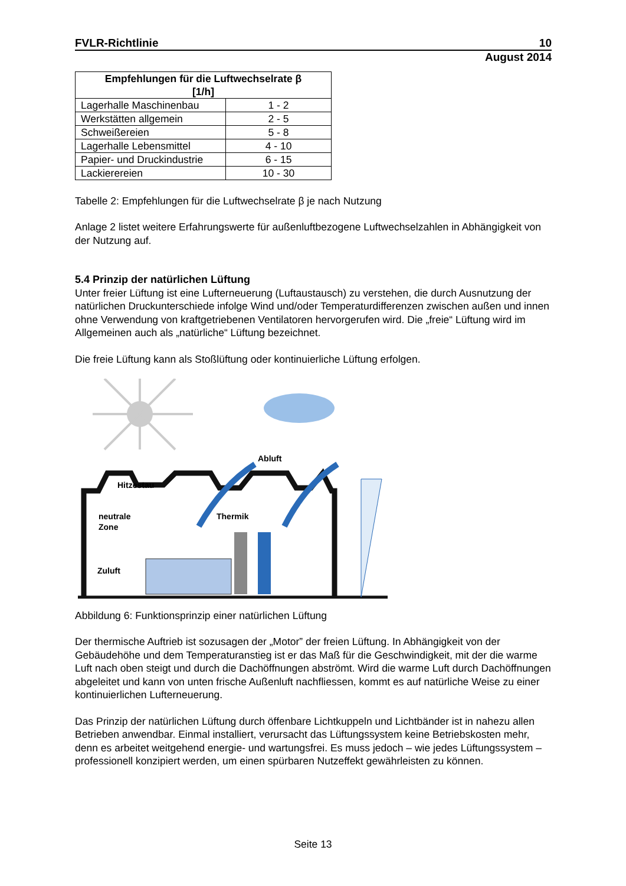FVLR-Richtlinie 10
August 2014
| Empfehlungen für die Luftwechselrate β [1/h] | |
| --- | --- |
| Lagerhalle Maschinenbau | 1 - 2 |
| Werkstätten allgemein | 2 - 5 |
| Schweißereien | 5 - 8 |
| Lagerhalle Lebensmittel | 4 - 10 |
| Papier- und Druckindustrie | 6 - 15 |
| Lackierereien | 10 - 30 |
Tabelle 2: Empfehlungen für die Luftwechselrate β je nach Nutzung
Anlage 2 listet weitere Erfahrungswerte für außenluftbezogene Luftwechselzahlen in Abhängigkeit von der Nutzung auf.
5.4 Prinzip der natürlichen Lüftung
Unter freier Lüftung ist eine Lufterneuerung (Luftaustausch) zu verstehen, die durch Ausnutzung der natürlichen Druckunterschiede infolge Wind und/oder Temperaturdifferenzen zwischen außen und innen ohne Verwendung von kraftgetriebenen Ventilatoren hervorgerufen wird. Die „freie“ Lüftung wird im Allgemeinen auch als „natürliche“ Lüftung bezeichnet.
Die freie Lüftung kann als Stoßlüftung oder kontinuierliche Lüftung erfolgen.
Hitzestau
neutrale
Zone
Thermik
Abluft
Zuluft
Abbildung 6: Funktionsprinzip einer natürlichen Lüftung
Der thermische Auftrieb ist sozusagen der „Motor” der freien Lüftung. In Abhängigkeit von der Gebäudehöhe und dem Temperaturanstieg ist er das Maß für die Geschwindigkeit, mit der die warme Luft nach oben steigt und durch die Dachöffnungen abströmt. Wird die warme Luft durch Dachöffnungen abgeleitet und kann von unten frische Außenluft nachfliessen, kommt es auf natürliche Weise zu einer kontinuierlichen Lufterneuerung.
Das Prinzip der natürlichen Lüftung durch öffenbare Lichtkuppeln und Lichtbänder ist in nahezu allen Betrieben anwendbar. Einmal installiert, verursacht das Lüftungssystem keine Betriebskosten mehr, denn es arbeitet weitgehend energie- und wartungsfrei. Es muss jedoch – wie jedes Lüftungssystem – professionell konzipiert werden, um einen spürbaren Nutzeffekt gewährleisten zu können.
Seite 13